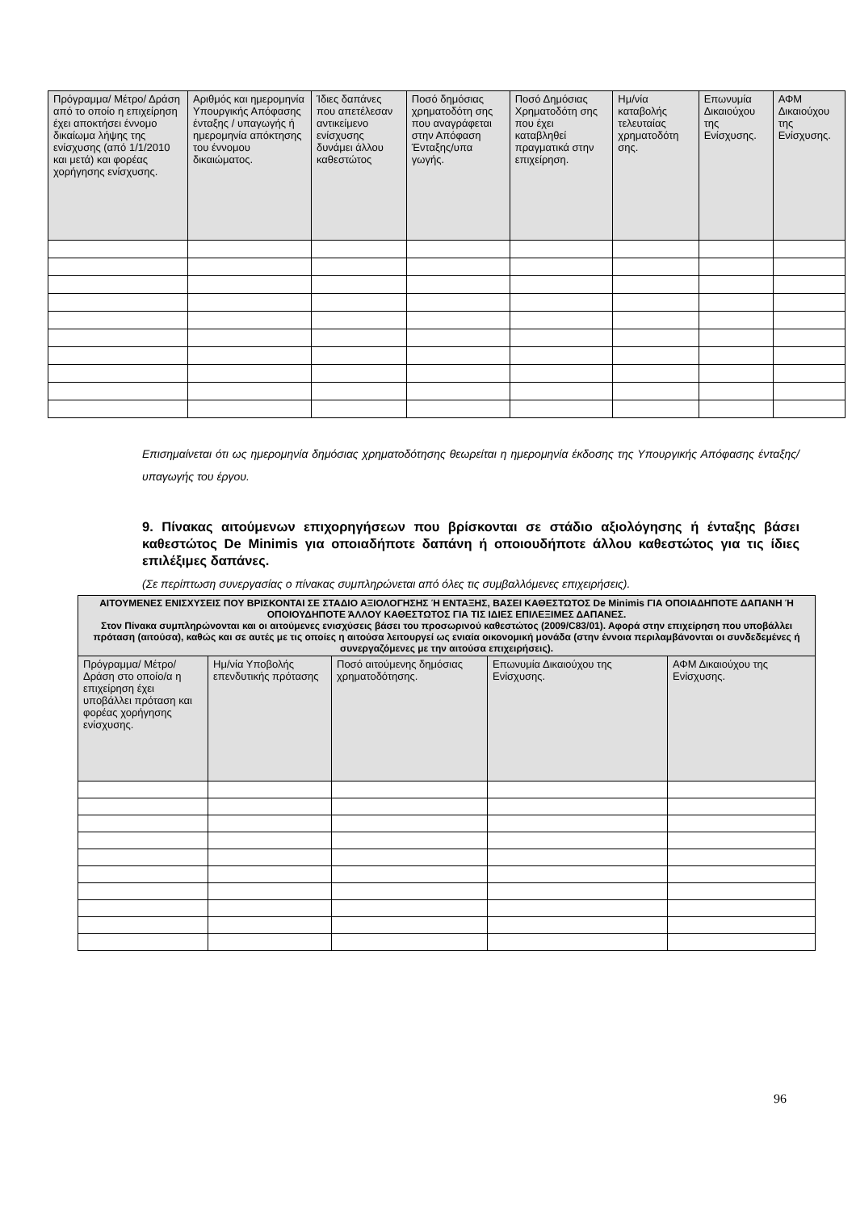| Πρόγραμμα/ Μέτρο/ Δράση από το οποίο η επιχείρηση έχει αποκτήσει έννομο δικαίωμα λήψης της ενίσχυσης (από 1/1/2010 και μετά) και φορέας χορήγησης ενίσχυσης. | Αριθμός και ημερομηνία Υπουργικής Απόφασης ένταξης / υπαγωγής ή ημερομηνία απόκτησης του έννομου δικαιώματος. | Ίδιες δαπάνες που απετέλεσαν αντικείμενο ενίσχυσης δυνάμει άλλου καθεστώτος | Ποσό δημόσιας χρηματοδότη σης που αναγράφεται στην Απόφαση Ένταξης/υπα γωγής. | Ποσό Δημόσιας Χρηματοδότη σης που έχει καταβληθεί πραγματικά στην επιχείρηση. | Ημ/νία καταβολής τελευταίας χρηματοδότη σης. | Επωνυμία Δικαιούχου της Ενίσχυσης. | ΑΦΜ Δικαιούχου της Ενίσχυσης. |
| --- | --- | --- | --- | --- | --- | --- | --- |
Επισημαίνεται ότι ως ημερομηνία δημόσιας χρηματοδότησης θεωρείται η ημερομηνία έκδοσης της Υπουργικής Απόφασης ένταξης/υπαγωγής του έργου.
9. Πίνακας αιτούμενων επιχορηγήσεων που βρίσκονται σε στάδιο αξιολόγησης ή ένταξης βάσει καθεστώτος De Minimis για οποιαδήποτε δαπάνη ή οποιουδήποτε άλλου καθεστώτος για τις ίδιες επιλέξιμες δαπάνες.
(Σε περίπτωση συνεργασίας ο πίνακας συμπληρώνεται από όλες τις συμβαλλόμενες επιχειρήσεις).
| ΑΙΤΟΥΜΕΝΕΣ ΕΝΙΣΧΥΣΕΙΣ ΠΟΥ ΒΡΙΣΚΟΝΤΑΙ ΣΕ ΣΤΑΔΙΟ ΑΞΙΟΛΟΓΗΣΗΣ Ή ΕΝΤΑΞΗΣ, ΒΑΣΕΙ ΚΑΘΕΣΤΩΤΟΣ De Minimis ΓΙΑ ΟΠΟΙΑΔΗΠΟΤΕ ΔΑΠΑΝΗ Ή ΟΠΟΙΟΥΔΗΠΟΤΕ ΆΛΛΟΥ ΚΑΘΕΣΤΩΤΟΣ ΓΙΑ ΤΙΣ ΙΔΙΕΣ ΕΠΙΛΕΞΙΜΕΣ ΔΑΠΑΝΕΣ. Στον Πίνακα συμπληρώνονται και οι αιτούμενες ενισχύσεις βάσει του προσωρινού καθεστώτος (2009/C83/01). Αφορά στην επιχείρηση που υποβάλλει πρόταση (αιτούσα), καθώς και σε αυτές με τις οποίες η αιτούσα λειτουργεί ως ενιαία οικονομική μονάδα (στην έννοια περιλαμβάνονται οι συνδεδεμένες ή συνεργαζόμενες με την αιτούσα επιχειρήσεις). | | | | |
| --- | --- | --- | --- | --- |
| Πρόγραμμα/ Μέτρο/ Δράση στο οποίο/α η επιχείρηση έχει υποβάλλει πρόταση και φορέας χορήγησης ενίσχυσης. | Ημ/νία Υποβολής επενδυτικής πρότασης | Ποσό αιτούμενης δημόσιας χρηματοδότησης. | Επωνυμία Δικαιούχου της Ενίσχυσης. | ΑΦΜ Δικαιούχου της Ενίσχυσης. |
96